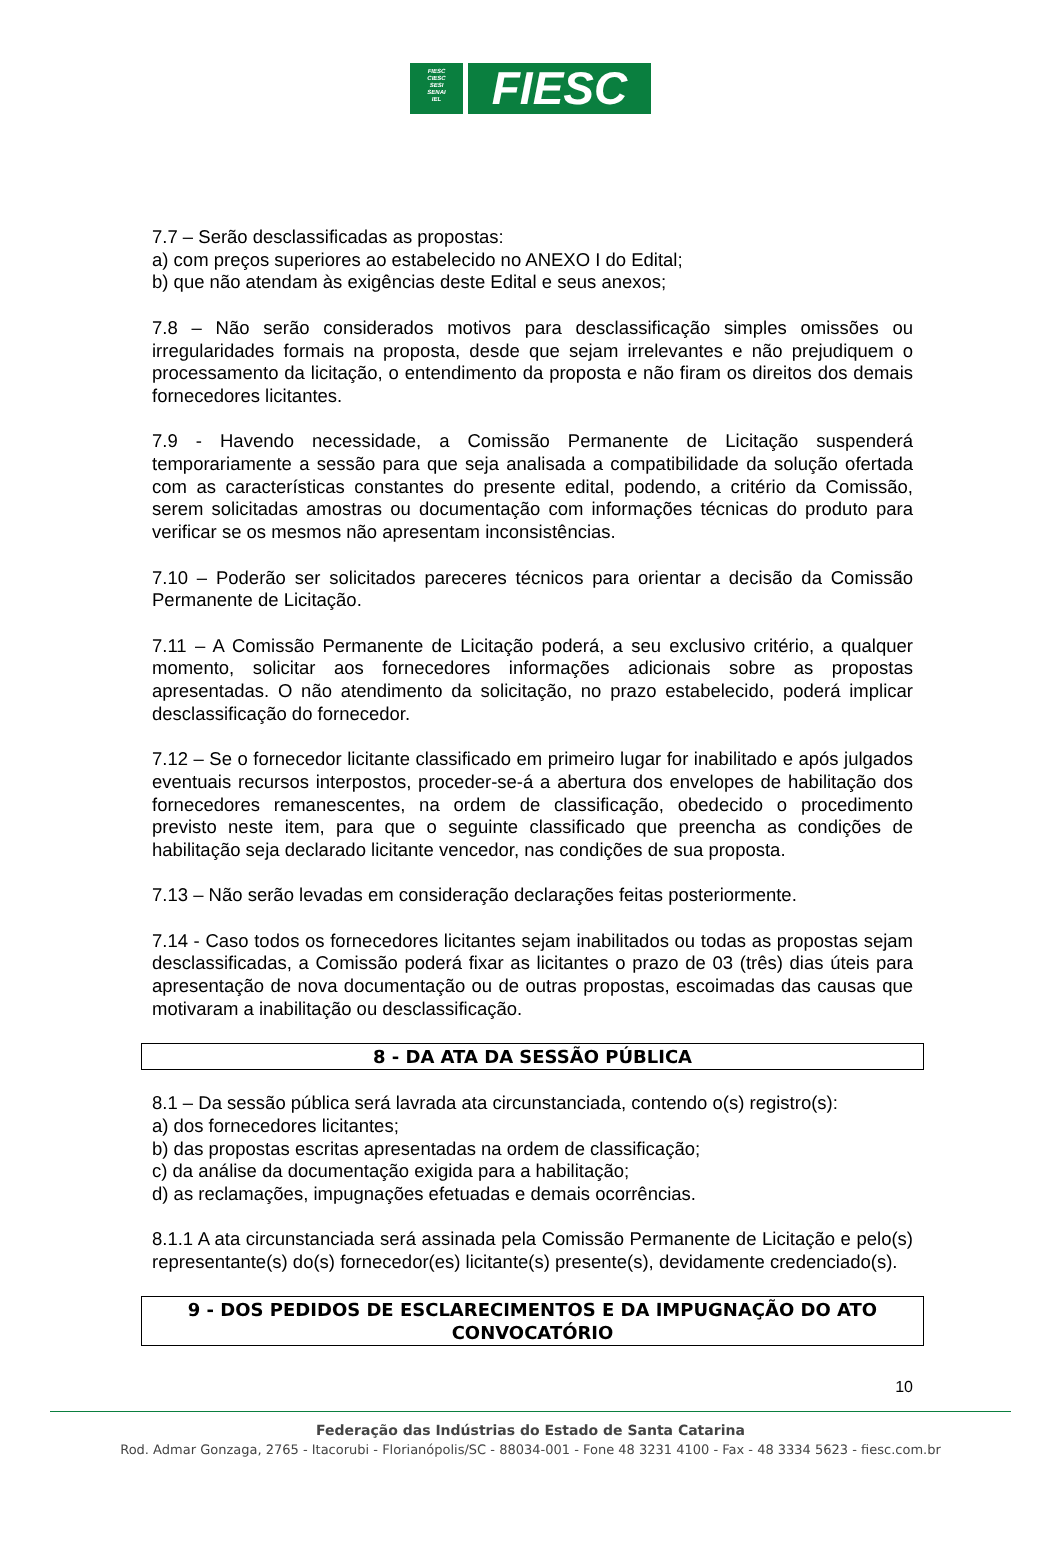FIESC
CIESC
SESI
SENAI
IEL
FIESC
7.7 – Serão desclassificadas as propostas:
a) com preços superiores ao estabelecido no ANEXO I do Edital;
b) que não atendam às exigências deste Edital e seus anexos;
7.8 – Não serão considerados motivos para desclassificação simples omissões ou irregularidades formais na proposta, desde que sejam irrelevantes e não prejudiquem o processamento da licitação, o entendimento da proposta e não firam os direitos dos demais fornecedores licitantes.
7.9 - Havendo necessidade, a Comissão Permanente de Licitação suspenderá temporariamente a sessão para que seja analisada a compatibilidade da solução ofertada com as características constantes do presente edital, podendo, a critério da Comissão, serem solicitadas amostras ou documentação com informações técnicas do produto para verificar se os mesmos não apresentam inconsistências.
7.10 – Poderão ser solicitados pareceres técnicos para orientar a decisão da Comissão Permanente de Licitação.
7.11 – A Comissão Permanente de Licitação poderá, a seu exclusivo critério, a qualquer momento, solicitar aos fornecedores informações adicionais sobre as propostas apresentadas. O não atendimento da solicitação, no prazo estabelecido, poderá implicar desclassificação do fornecedor.
7.12 – Se o fornecedor licitante classificado em primeiro lugar for inabilitado e após julgados eventuais recursos interpostos, proceder-se-á a abertura dos envelopes de habilitação dos fornecedores remanescentes, na ordem de classificação, obedecido o procedimento previsto neste item, para que o seguinte classificado que preencha as condições de habilitação seja declarado licitante vencedor, nas condições de sua proposta.
7.13 – Não serão levadas em consideração declarações feitas posteriormente.
7.14 - Caso todos os fornecedores licitantes sejam inabilitados ou todas as propostas sejam desclassificadas, a Comissão poderá fixar as licitantes o prazo de 03 (três) dias úteis para apresentação de nova documentação ou de outras propostas, escoimadas das causas que motivaram a inabilitação ou desclassificação.
8 - DA ATA DA SESSÃO PÚBLICA
8.1 – Da sessão pública será lavrada ata circunstanciada, contendo o(s) registro(s):
a) dos fornecedores licitantes;
b) das propostas escritas apresentadas na ordem de classificação;
c) da análise da documentação exigida para a habilitação;
d) as reclamações, impugnações efetuadas e demais ocorrências.
8.1.1 A ata circunstanciada será assinada pela Comissão Permanente de Licitação e pelo(s) representante(s) do(s) fornecedor(es) licitante(s) presente(s), devidamente credenciado(s).
9 - DOS PEDIDOS DE ESCLARECIMENTOS E DA IMPUGNAÇÃO DO ATO
CONVOCATÓRIO
10
Federação das Indústrias do Estado de Santa Catarina
Rod. Admar Gonzaga, 2765 - Itacorubi - Florianópolis/SC - 88034-001 - Fone 48 3231 4100 - Fax - 48 3334 5623 - fiesc.com.br